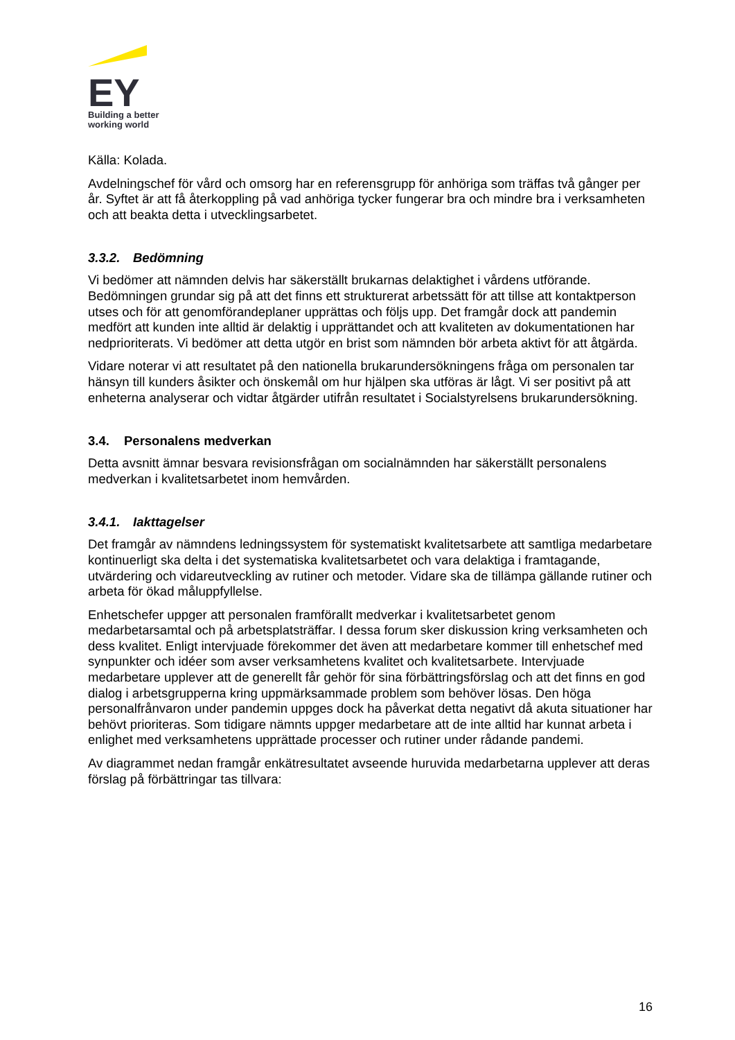EY
Building a better
working world
Källa: Kolada.
Avdelningschef för vård och omsorg har en referensgrupp för anhöriga som träffas två gånger per år. Syftet är att få återkoppling på vad anhöriga tycker fungerar bra och mindre bra i verksamheten och att beakta detta i utvecklingsarbetet.
3.3.2. Bedömning
Vi bedömer att nämnden delvis har säkerställt brukarnas delaktighet i vårdens utförande. Bedömningen grundar sig på att det finns ett strukturerat arbetssätt för att tillse att kontaktperson utses och för att genomförandeplaner upprättas och följs upp. Det framgår dock att pandemin medfört att kunden inte alltid är delaktig i upprättandet och att kvaliteten av dokumentationen har nedprioriterats. Vi bedömer att detta utgör en brist som nämnden bör arbeta aktivt för att åtgärda.
Vidare noterar vi att resultatet på den nationella brukarundersökningens fråga om personalen tar hänsyn till kunders åsikter och önskemål om hur hjälpen ska utföras är lågt. Vi ser positivt på att enheterna analyserar och vidtar åtgärder utifrån resultatet i Socialstyrelsens brukarundersökning.
3.4. Personalens medverkan
Detta avsnitt ämnar besvara revisionsfrågan om socialnämnden har säkerställt personalens medverkan i kvalitetsarbetet inom hemvården.
3.4.1. Iakttagelser
Det framgår av nämndens ledningssystem för systematiskt kvalitetsarbete att samtliga medarbetare kontinuerligt ska delta i det systematiska kvalitetsarbetet och vara delaktiga i framtagande, utvärdering och vidareutveckling av rutiner och metoder. Vidare ska de tillämpa gällande rutiner och arbeta för ökad måluppfyllelse.
Enhetschefer uppger att personalen framförallt medverkar i kvalitetsarbetet genom medarbetarsamtal och på arbetsplatsträffar. I dessa forum sker diskussion kring verksamheten och dess kvalitet. Enligt intervjuade förekommer det även att medarbetare kommer till enhetschef med synpunkter och idéer som avser verksamhetens kvalitet och kvalitetsarbete. Intervjuade medarbetare upplever att de generellt får gehör för sina förbättringsförslag och att det finns en god dialog i arbetsgrupperna kring uppmärksammade problem som behöver lösas. Den höga personalfrånvaron under pandemin uppges dock ha påverkat detta negativt då akuta situationer har behövt prioriteras. Som tidigare nämnts uppger medarbetare att de inte alltid har kunnat arbeta i enlighet med verksamhetens upprättade processer och rutiner under rådande pandemi.
Av diagrammet nedan framgår enkätresultatet avseende huruvida medarbetarna upplever att deras förslag på förbättringar tas tillvara:
16